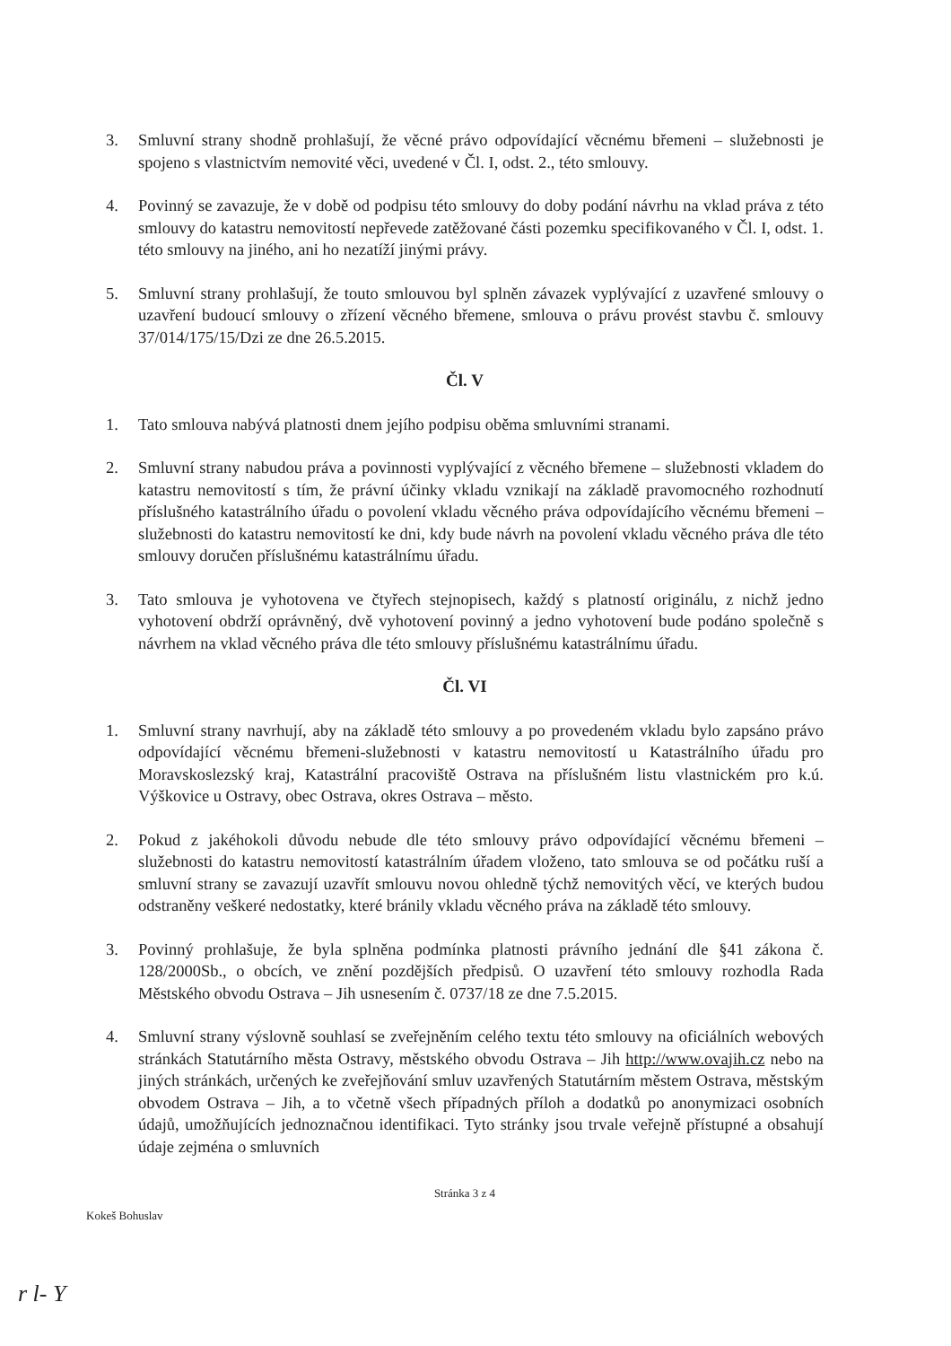3. Smluvní strany shodně prohlašují, že věcné právo odpovídající věcnému břemeni – služebnosti je spojeno s vlastnictvím nemovité věci, uvedené v Čl. I, odst. 2., této smlouvy.
4. Povinný se zavazuje, že v době od podpisu této smlouvy do doby podání návrhu na vklad práva z této smlouvy do katastru nemovitostí nepřevede zatěžované části pozemku specifikovaného v Čl. I, odst. 1. této smlouvy na jiného, ani ho nezatíží jinými právy.
5. Smluvní strany prohlašují, že touto smlouvou byl splněn závazek vyplývající z uzavřené smlouvy o uzavření budoucí smlouvy o zřízení věcného břemene, smlouva o právu provést stavbu č. smlouvy 37/014/175/15/Dzi ze dne 26.5.2015.
Čl. V
1. Tato smlouva nabývá platnosti dnem jejího podpisu oběma smluvními stranami.
2. Smluvní strany nabudou práva a povinnosti vyplývající z věcného břemene – služebnosti vkladem do katastru nemovitostí s tím, že právní účinky vkladu vznikají na základě pravomocného rozhodnutí příslušného katastrálního úřadu o povolení vkladu věcného práva odpovídajícího věcnému břemeni – služebnosti do katastru nemovitostí ke dni, kdy bude návrh na povolení vkladu věcného práva dle této smlouvy doručen příslušnému katastrálnímu úřadu.
3. Tato smlouva je vyhotovena ve čtyřech stejnopisech, každý s platností originálu, z nichž jedno vyhotovení obdrží oprávněný, dvě vyhotovení povinný a jedno vyhotovení bude podáno společně s návrhem na vklad věcného práva dle této smlouvy příslušnému katastrálnímu úřadu.
Čl. VI
1. Smluvní strany navrhují, aby na základě této smlouvy a po provedeném vkladu bylo zapsáno právo odpovídající věcnému břemeni-služebnosti v katastru nemovitostí u Katastrálního úřadu pro Moravskoslezský kraj, Katastrální pracoviště Ostrava na příslušném listu vlastnickém pro k.ú. Výškovice u Ostravy, obec Ostrava, okres Ostrava – město.
2. Pokud z jakéhokoli důvodu nebude dle této smlouvy právo odpovídající věcnému břemeni – služebnosti do katastru nemovitostí katastrálním úřadem vloženo, tato smlouva se od počátku ruší a smluvní strany se zavazují uzavřít smlouvu novou ohledně týchž nemovitých věcí, ve kterých budou odstraněny veškeré nedostatky, které bránily vkladu věcného práva na základě této smlouvy.
3. Povinný prohlašuje, že byla splněna podmínka platnosti právního jednání dle §41 zákona č. 128/2000Sb., o obcích, ve znění pozdějších předpisů. O uzavření této smlouvy rozhodla Rada Městského obvodu Ostrava – Jih usnesením č. 0737/18 ze dne 7.5.2015.
4. Smluvní strany výslovně souhlasí se zveřejněním celého textu této smlouvy na oficiálních webových stránkách Statutárního města Ostravy, městského obvodu Ostrava – Jih http://www.ovajih.cz nebo na jiných stránkách, určených ke zveřejňování smluv uzavřených Statutárním městem Ostrava, městským obvodem Ostrava – Jih, a to včetně všech případných příloh a dodatků po anonymizaci osobních údajů, umožňujících jednoznačnou identifikaci. Tyto stránky jsou trvale veřejně přístupné a obsahují údaje zejména o smluvních
Stránka 3 z 4
Kokeš Bohuslav
r l- Y